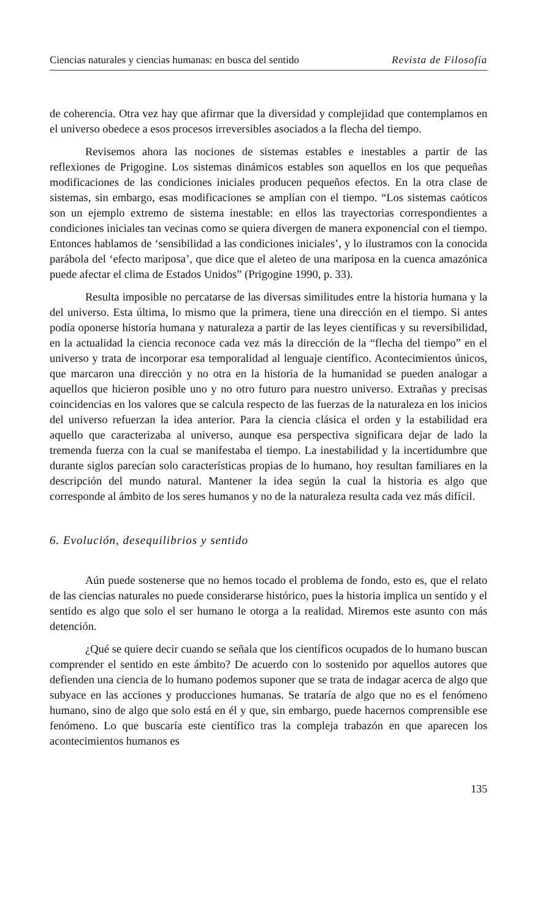Ciencias naturales y ciencias humanas: en busca del sentido Revista de Filosofía
de coherencia. Otra vez hay que afirmar que la diversidad y complejidad que contemplamos en el universo obedece a esos procesos irreversibles asociados a la flecha del tiempo.
Revisemos ahora las nociones de sistemas estables e inestables a partir de las reflexiones de Prigogine. Los sistemas dinámicos estables son aquellos en los que pequeñas modificaciones de las condiciones iniciales producen pequeños efectos. En la otra clase de sistemas, sin embargo, esas modificaciones se amplían con el tiempo. “Los sistemas caóticos son un ejemplo extremo de sistema inestable: en ellos las trayectorias correspondientes a condiciones iniciales tan vecinas como se quiera divergen de manera exponencial con el tiempo. Entonces hablamos de ‘sensibilidad a las condiciones iniciales’, y lo ilustramos con la conocida parábola del ‘efecto mariposa’, que dice que el aleteo de una mariposa en la cuenca amazónica puede afectar el clima de Estados Unidos” (Prigogine 1990, p. 33).
Resulta imposible no percatarse de las diversas similitudes entre la historia humana y la del universo. Esta última, lo mismo que la primera, tiene una dirección en el tiempo. Si antes podía oponerse historia humana y naturaleza a partir de las leyes científicas y su reversibilidad, en la actualidad la ciencia reconoce cada vez más la dirección de la “flecha del tiempo” en el universo y trata de incorporar esa temporalidad al lenguaje científico. Acontecimientos únicos, que marcaron una dirección y no otra en la historia de la humanidad se pueden analogar a aquellos que hicieron posible uno y no otro futuro para nuestro universo. Extrañas y precisas coincidencias en los valores que se calcula respecto de las fuerzas de la naturaleza en los inicios del universo refuerzan la idea anterior. Para la ciencia clásica el orden y la estabilidad era aquello que caracterizaba al universo, aunque esa perspectiva significara dejar de lado la tremenda fuerza con la cual se manifestaba el tiempo. La inestabilidad y la incertidumbre que durante siglos parecían solo características propias de lo humano, hoy resultan familiares en la descripción del mundo natural. Mantener la idea según la cual la historia es algo que corresponde al ámbito de los seres humanos y no de la naturaleza resulta cada vez más difícil.
6. Evolución, desequilibrios y sentido
Aún puede sostenerse que no hemos tocado el problema de fondo, esto es, que el relato de las ciencias naturales no puede considerarse histórico, pues la historia implica un sentido y el sentido es algo que solo el ser humano le otorga a la realidad. Miremos este asunto con más detención.
¿Qué se quiere decir cuando se señala que los científicos ocupados de lo humano buscan comprender el sentido en este ámbito? De acuerdo con lo sostenido por aquellos autores que defienden una ciencia de lo humano podemos suponer que se trata de indagar acerca de algo que subyace en las acciones y producciones humanas. Se trataría de algo que no es el fenómeno humano, sino de algo que solo está en él y que, sin embargo, puede hacernos comprensible ese fenómeno. Lo que buscaría este científico tras la compleja trabazón en que aparecen los acontecimientos humanos es
135